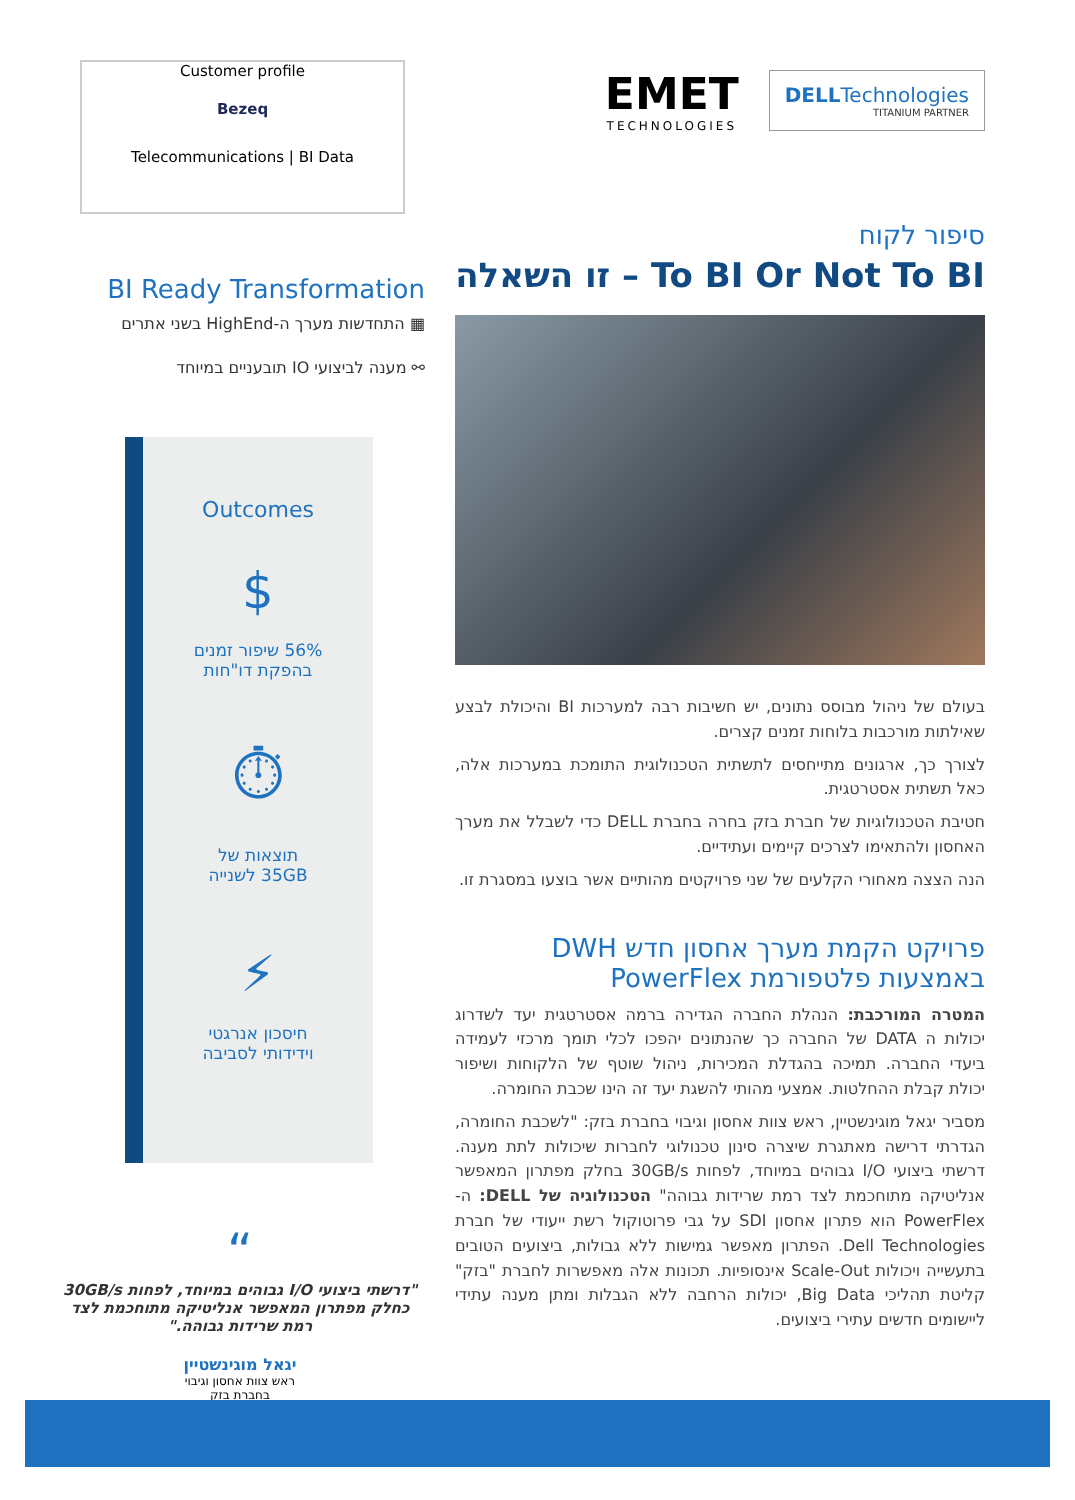Customer profile
Bezeq
Telecommunications | BI Data
BI Ready Transformation
▦ התחדשות מערך ה-HighEnd בשני אתרים
⚯ מענה לביצועי IO תובעניים במיוחד
Outcomes
$
56% שיפור זמנים
בהפקת דו"חות
⏱
תוצאות של
35GB לשנייה
⚡
חיסכון אנרגטי
וידידותי לסביבה
“
"דרשתי ביצועי I/O גבוהים במיוחד, לפחות 30GB/s כחלק מפתרון המאפשר אנליטיקה מתוחכמת לצד רמת שרידות גבוהה."
יגאל מוגינשטיין
ראש צוות אחסון וגיבוי
בחברת בזק
EMET
TECHNOLOGIES
DELLTechnologies
TITANIUM PARTNER
סיפור לקוח
To BI Or Not To BI – זו השאלה
בעולם של ניהול מבוסס נתונים, יש חשיבות רבה למערכות BI והיכולת לבצע שאילתות מורכבות בלוחות זמנים קצרים.
לצורך כך, ארגונים מתייחסים לתשתית הטכנולוגית התומכת במערכות אלה, כאל תשתית אסטרטגית.
חטיבת הטכנולוגיות של חברת בזק בחרה בחברת DELL כדי לשבלל את מערך האחסון ולהתאימו לצרכים קיימים ועתידיים.
הנה הצצה מאחורי הקלעים של שני פרויקטים מהותיים אשר בוצעו במסגרת זו.
פרויקט הקמת מערך אחסון חדש DWH
באמצעות פלטפורמת PowerFlex
המטרה המורכבת: הנהלת החברה הגדירה ברמה אסטרטגית יעד לשדרוג יכולות ה DATA של החברה כך שהנתונים יהפכו לכלי תומך מרכזי לעמידה ביעדי החברה. תמיכה בהגדלת המכירות, ניהול שוטף של הלקוחות ושיפור יכולת קבלת ההחלטות. אמצעי מהותי להשגת יעד זה הינו שכבת החומרה.
מסביר יגאל מוגינשטיין, ראש צוות אחסון וגיבוי בחברת בזק: "לשכבת החומרה, הגדרתי דרישה מאתגרת שיצרה סינון טכנולוגי לחברות שיכולות לתת מענה. דרשתי ביצועי I/O גבוהים במיוחד, לפחות 30GB/s בחלק מפתרון המאפשר אנליטיקה מתוחכמת לצד רמת שרידות גבוהה" הטכנולוגיה של DELL: ה-PowerFlex הוא פתרון אחסון SDI על גבי פרוטוקול רשת ייעודי של חברת Dell Technologies. הפתרון מאפשר גמישות ללא גבולות, ביצועים הטובים בתעשייה ויכולות Scale-Out אינסופיות. תכונות אלה מאפשרות לחברת "בזק" קליטת תהליכי Big Data, יכולות הרחבה ללא הגבלות ומתן מענה עתידי ליישומים חדשים עתירי ביצועים.